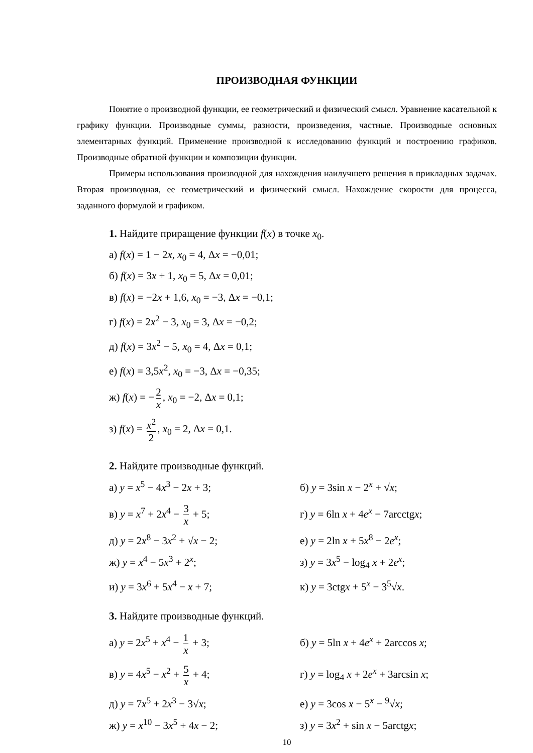ПРОИЗВОДНАЯ ФУНКЦИИ
Понятие о производной функции, ее геометрический и физический смысл. Уравнение касательной к графику функции. Производные суммы, разности, произведения, частные. Производные основных элементарных функций. Применение производной к исследованию функций и построению графиков. Производные обратной функции и композиции функции.
Примеры использования производной для нахождения наилучшего решения в прикладных задачах. Вторая производная, ее геометрический и физический смысл. Нахождение скорости для процесса, заданного формулой и графиком.
1. Найдите приращение функции f(x) в точке x<sub>0</sub>.
а) f(x) = 1 − 2x, x<sub>0</sub> = 4, Δx = −0,01;
б) f(x) = 3x + 1, x<sub>0</sub> = 5, Δx = 0,01;
в) f(x) = −2x + 1,6, x<sub>0</sub> = −3, Δx = −0,1;
г) f(x) = 2x<sup>2</sup> − 3, x<sub>0</sub> = 3, Δx = −0,2;
д) f(x) = 3x<sup>2</sup> − 5, x<sub>0</sub> = 4, Δx = 0,1;
е) f(x) = 3,5x<sup>2</sup>, x<sub>0</sub> = −3, Δx = −0,35;
ж) f(x) = − 2 x, x<sub>0</sub> = −2, Δx = 0,1;
з) f(x) = x<sup>2</sup> 2, x<sub>0</sub> = 2, Δx = 0,1.
2. Найдите производные функций.
а) y = x<sup>5</sup> − 4x<sup>3</sup> − 2x + 3; б) y = 3sin x − 2<sup>x</sup> + √x;
в) y = x<sup>7</sup> + 2x<sup>4</sup> − 3 x + 5; г) y = 6ln x + 4e<sup>x</sup> − 7arcctgx;
д) y = 2x<sup>8</sup> − 3x<sup>2</sup> + √x − 2; е) y = 2ln x + 5x<sup>8</sup> − 2e<sup>x</sup>;
ж) y = x<sup>4</sup> − 5x<sup>3</sup> + 2<sup>x</sup>; з) y = 3x<sup>5</sup> − log<sub>4</sub> x + 2e<sup>x</sup>;
и) y = 3x<sup>6</sup> + 5x<sup>4</sup> − x + 7; к) y = 3ctgx + 5<sup>x</sup> − 3<sup>5</sup>√x.
3. Найдите производные функций.
а) y = 2x<sup>5</sup> + x<sup>4</sup> − 1 x + 3; б) y = 5ln x + 4e<sup>x</sup> + 2arccos x;
в) y = 4x<sup>5</sup> − x<sup>2</sup> + 5 x + 4; г) y = log<sub>4</sub> x + 2e<sup>x</sup> + 3arcsin x;
д) y = 7x<sup>5</sup> + 2x<sup>3</sup> − 3√x; е) y = 3cos x − 5<sup>x</sup> − <sup>9</sup>√x;
ж) y = x<sup>10</sup> − 3x<sup>5</sup> + 4x − 2; з) y = 3x<sup>2</sup> + sin x − 5arctgx;
10